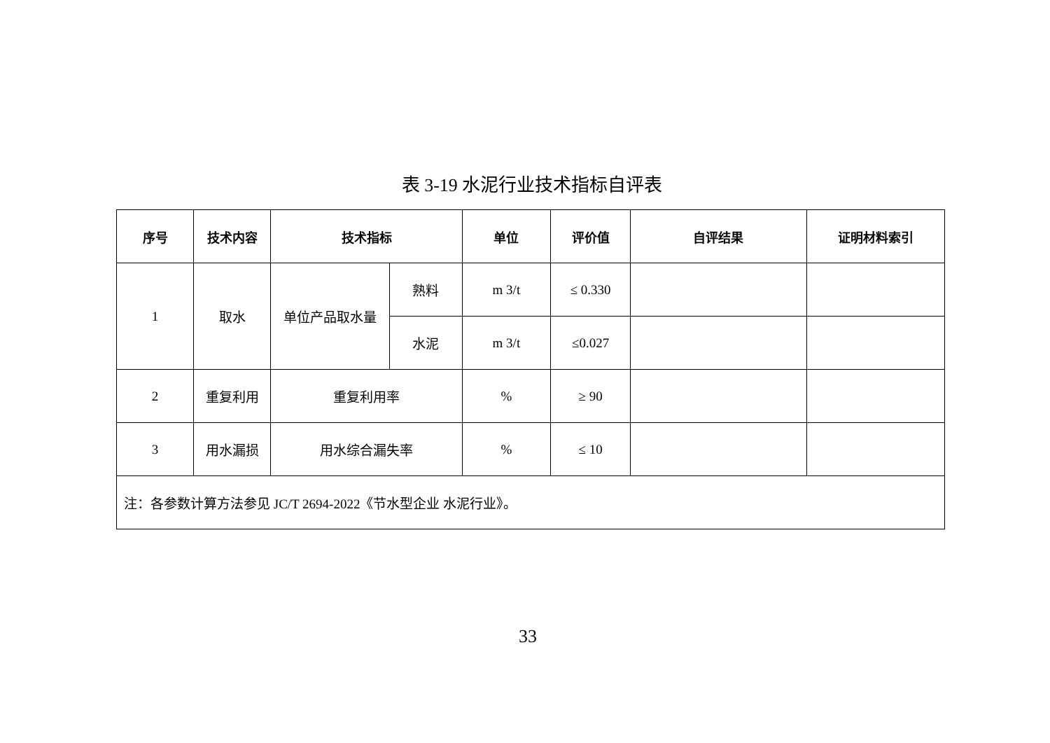表 3-19 水泥行业技术指标自评表
| 序号 | 技术内容 | 技术指标 | | 单位 | 评价值 | 自评结果 | 证明材料索引 |
| --- | --- | --- | --- | --- | --- | --- | --- |
| 1 | 取水 | 单位产品取水量 | 熟料 | m 3/t | ≤ 0.330 | | |
| | | | 水泥 | m 3/t | ≤0.027 | | |
| 2 | 重复利用 | 重复利用率 | | % | ≥ 90 | | |
| 3 | 用水漏损 | 用水综合漏失率 | | % | ≤ 10 | | |
| 注：各参数计算方法参见 JC/T 2694-2022《节水型企业 水泥行业》。 | | | | | | | |
33